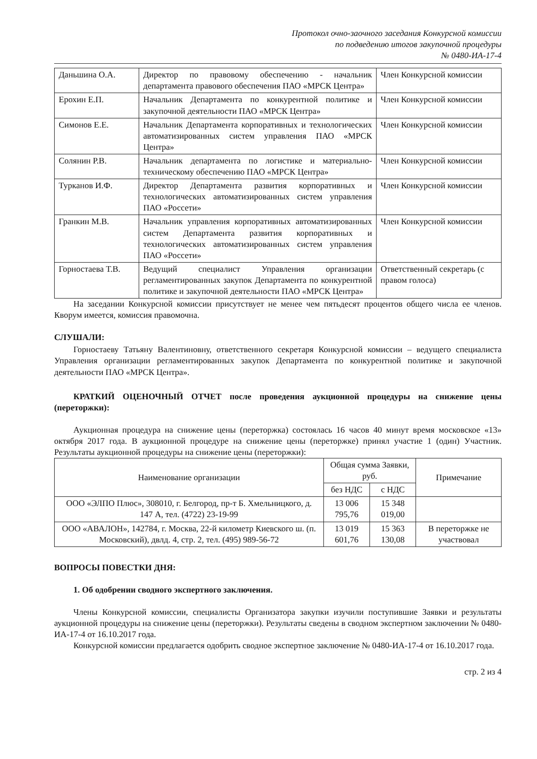Протокол очно-заочного заседания Конкурсной комиссии
по подведению итогов закупочной процедуры
№ 0480-ИА-17-4
| Даньшина О.А. | Директор по правовому обеспечению - начальник департамента правового обеспечения ПАО «МРСК Центра» | Член Конкурсной комиссии |
| Ерохин Е.П. | Начальник Департамента по конкурентной политике и закупочной деятельности ПАО «МРСК Центра» | Член Конкурсной комиссии |
| Симонов Е.Е. | Начальник Департамента корпоративных и технологических автоматизированных систем управления ПАО «МРСК Центра» | Член Конкурсной комиссии |
| Солянин Р.В. | Начальник департамента по логистике и материально-техническому обеспечению ПАО «МРСК Центра» | Член Конкурсной комиссии |
| Турканов И.Ф. | Директор Департамента развития корпоративных и технологических автоматизированных систем управления ПАО «Россети» | Член Конкурсной комиссии |
| Гранкин М.В. | Начальник управления корпоративных автоматизированных систем Департамента развития корпоративных и технологических автоматизированных систем управления ПАО «Россети» | Член Конкурсной комиссии |
| Горностаева Т.В. | Ведущий специалист Управления организации регламентированных закупок Департамента по конкурентной политике и закупочной деятельности ПАО «МРСК Центра» | Ответственный секретарь (с правом голоса) |
На заседании Конкурсной комиссии присутствует не менее чем пятьдесят процентов общего числа ее членов. Кворум имеется, комиссия правомочна.
СЛУШАЛИ:
Горностаеву Татьяну Валентиновну, ответственного секретаря Конкурсной комиссии – ведущего специалиста Управления организации регламентированных закупок Департамента по конкурентной политике и закупочной деятельности ПАО «МРСК Центра».
КРАТКИЙ ОЦЕНОЧНЫЙ ОТЧЕТ после проведения аукционной процедуры на снижение цены (переторжки):
Аукционная процедура на снижение цены (переторжка) состоялась 16 часов 40 минут время московское «13» октября 2017 года. В аукционной процедуре на снижение цены (переторжке) принял участие 1 (один) Участник. Результаты аукционной процедуры на снижение цены (переторжки):
| Наименование организации | Общая сумма Заявки, руб. | | Примечание |
| --- | --- | --- | --- |
| | без НДС | с НДС | |
| ООО «ЭЛПО Плюс», 308010, г. Белгород, пр-т Б. Хмельницкого, д. 147 А, тел. (4722) 23-19-99 | 13 006 795,76 | 15 348 019,00 | |
| ООО «АВАЛОН», 142784, г. Москва, 22-й километр Киевского ш. (п. Московский), двлд. 4, стр. 2, тел. (495) 989-56-72 | 13 019 601,76 | 15 363 130,08 | В переторжке не участвовал |
ВОПРОСЫ ПОВЕСТКИ ДНЯ:
1. Об одобрении сводного экспертного заключения.
Члены Конкурсной комиссии, специалисты Организатора закупки изучили поступившие Заявки и результаты аукционной процедуры на снижение цены (переторжки). Результаты сведены в сводном экспертном заключении № 0480-ИА-17-4 от 16.10.2017 года.
Конкурсной комиссии предлагается одобрить сводное экспертное заключение № 0480-ИА-17-4 от 16.10.2017 года.
стр. 2 из 4